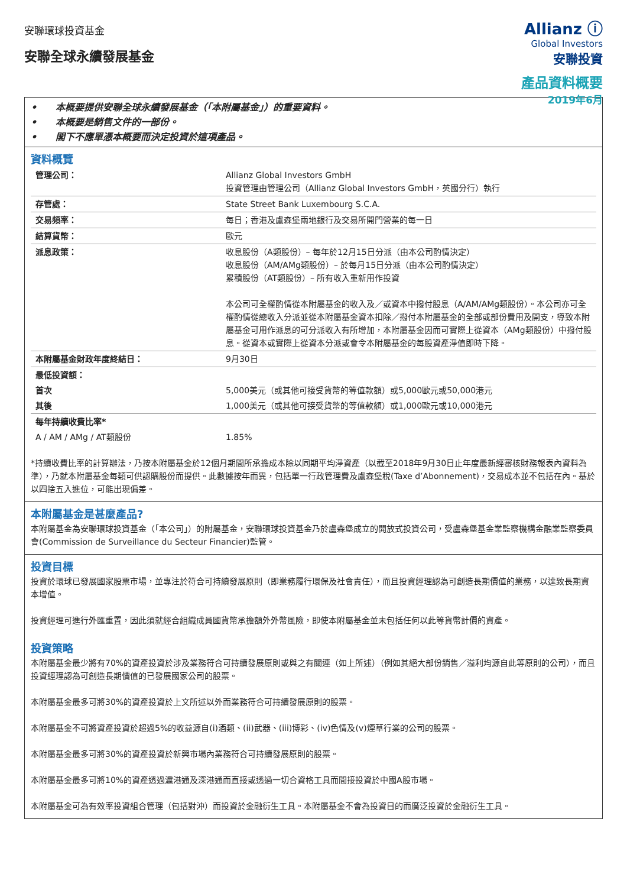安聯環球投資基金
安聯全球永續發展基金
Allianz ⓘ
Global Investors
安聯投資
產品資料概要
2019年6月
• 本概要提供安聯全球永續發展基金（「本附屬基金」）的重要資料。
• 本概要是銷售文件的一部份。
• 閣下不應單憑本概要而決定投資於這項產品。
資料概覽
| 管理公司： | Allianz Global Investors GmbH 投資管理由管理公司（Allianz Global Investors GmbH，英國分行）執行 |
| 存管處： | State Street Bank Luxembourg S.C.A. |
| 交易頻率： | 每日；香港及盧森堡兩地銀行及交易所開門營業的每一日 |
| 結算貨幣： | 歐元 |
| 派息政策： | 收息股份（A類股份）– 每年於12月15日分派（由本公司酌情決定） 收息股份（AM/AMg類股份）– 於每月15日分派（由本公司酌情決定） 累積股份（AT類股份）– 所有收入重新用作投資 本公司可全權酌情從本附屬基金的收入及／或資本中撥付股息（A/AM/AMg類股份）。本公司亦可全權酌情從總收入分派並從本附屬基金資本扣除／撥付本附屬基金的全部或部份費用及開支，導致本附屬基金可用作派息的可分派收入有所增加，本附屬基金因而可實際上從資本（AMg類股份）中撥付股息。從資本或實際上從資本分派或會令本附屬基金的每股資產淨值即時下降。 |
| 本附屬基金財政年度終結日： | 9月30日 |
| 最低投資額： | |
| 首次 | 5,000美元（或其他可接受貨幣的等值款額）或5,000歐元或50,000港元 |
| 其後 | 1,000美元（或其他可接受貨幣的等值款額）或1,000歐元或10,000港元 |
| 每年持續收費比率* | |
| A / AM / AMg / AT類股份 | 1.85% |
*持續收費比率的計算辦法，乃按本附屬基金於12個月期間所承擔成本除以同期平均淨資產（以截至2018年9月30日止年度最新經審核財務報表內資料為準），乃就本附屬基金每類可供認購股份而提供。此數據按年而異，包括單一行政管理費及盧森堡稅(Taxe d’Abonnement)，交易成本並不包括在內。基於以四捨五入進位，可能出現偏差。
本附屬基金是甚麼產品?
本附屬基金為安聯環球投資基金（「本公司」）的附屬基金，安聯環球投資基金乃於盧森堡成立的開放式投資公司，受盧森堡基金業監察機構金融業監察委員會(Commission de Surveillance du Secteur Financier)監管。
投資目標
投資於環球已發展國家股票市場，並專注於符合可持續發展原則（即業務履行環保及社會責任），而且投資經理認為可創造長期價值的業務，以達致長期資本增值。
投資經理可進行外匯重置，因此須就經合組織成員國貨幣承擔額外外幣風險，即使本附屬基金並未包括任何以此等貨幣計價的資產。
投資策略
本附屬基金最少將有70%的資產投資於涉及業務符合可持續發展原則或與之有關連（如上所述）（例如其絕大部份銷售／溢利均源自此等原則的公司），而且投資經理認為可創造長期價值的已發展國家公司的股票。
本附屬基金最多可將30%的資產投資於上文所述以外而業務符合可持續發展原則的股票。
本附屬基金不可將資產投資於超過5%的收益源自(i)酒類、(ii)武器、(iii)博彩、(iv)色情及(v)煙草行業的公司的股票。
本附屬基金最多可將30%的資產投資於新興市場內業務符合可持續發展原則的股票。
本附屬基金最多可將10%的資產透過滬港通及深港通而直接或透過一切合資格工具而間接投資於中國A股市場。
本附屬基金可為有效率投資組合管理（包括對沖）而投資於金融衍生工具。本附屬基金不會為投資目的而廣泛投資於金融衍生工具。